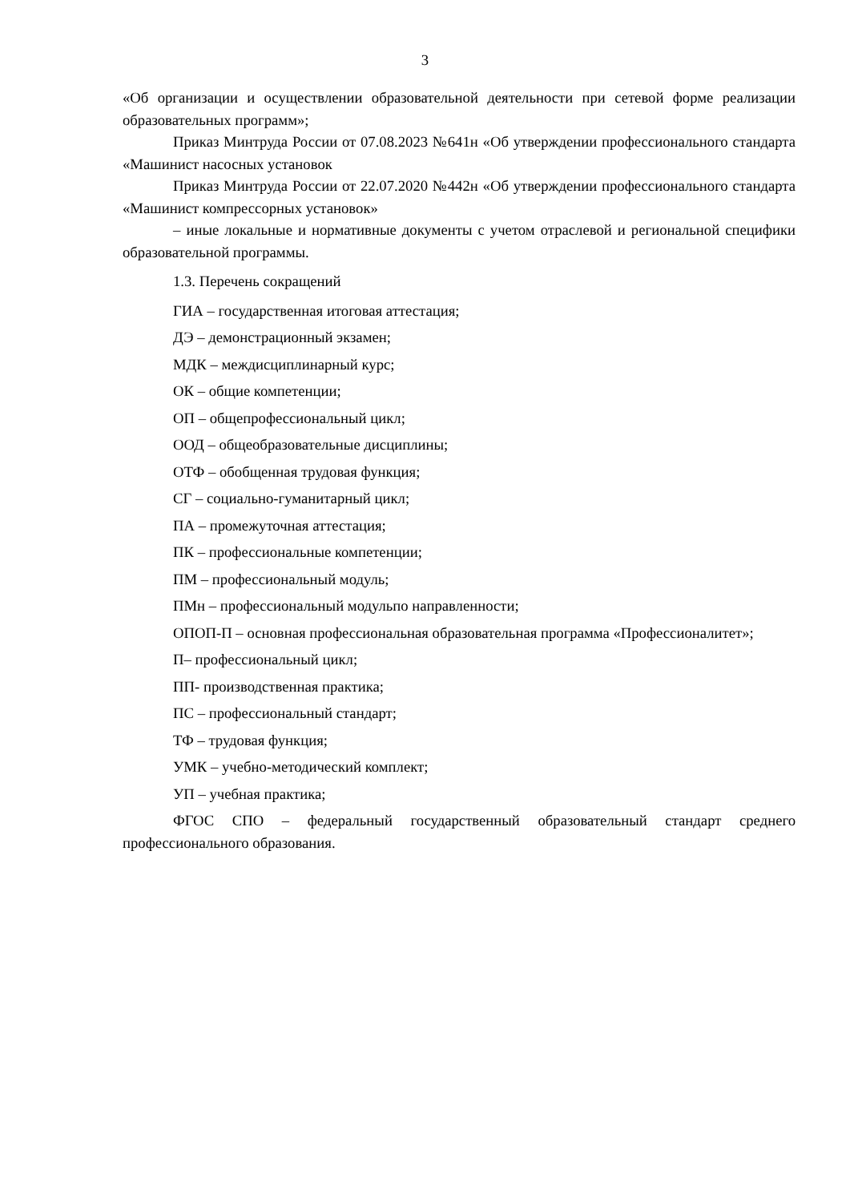3
«Об организации и осуществлении образовательной деятельности при сетевой форме реализации образовательных программ»;
Приказ Минтруда России от 07.08.2023 №641н «Об утверждении профессионального стандарта «Машинист насосных установок
Приказ Минтруда России от 22.07.2020 №442н «Об утверждении профессионального стандарта «Машинист компрессорных установок»
– иные локальные и нормативные документы с учетом отраслевой и региональной специфики образовательной программы.
1.3. Перечень сокращений
ГИА – государственная итоговая аттестация;
ДЭ – демонстрационный экзамен;
МДК – междисциплинарный курс;
ОК – общие компетенции;
ОП – общепрофессиональный цикл;
ООД – общеобразовательные дисциплины;
ОТФ – обобщенная трудовая функция;
СГ – социально-гуманитарный цикл;
ПА – промежуточная аттестация;
ПК – профессиональные компетенции;
ПМ – профессиональный модуль;
ПМн – профессиональный модульпо направленности;
ОПОП-П – основная профессиональная образовательная программа «Профессионалитет»;
П– профессиональный цикл;
ПП- производственная практика;
ПС – профессиональный стандарт;
ТФ – трудовая функция;
УМК – учебно-методический комплект;
УП – учебная практика;
ФГОС СПО – федеральный государственный образовательный стандарт среднего профессионального образования.